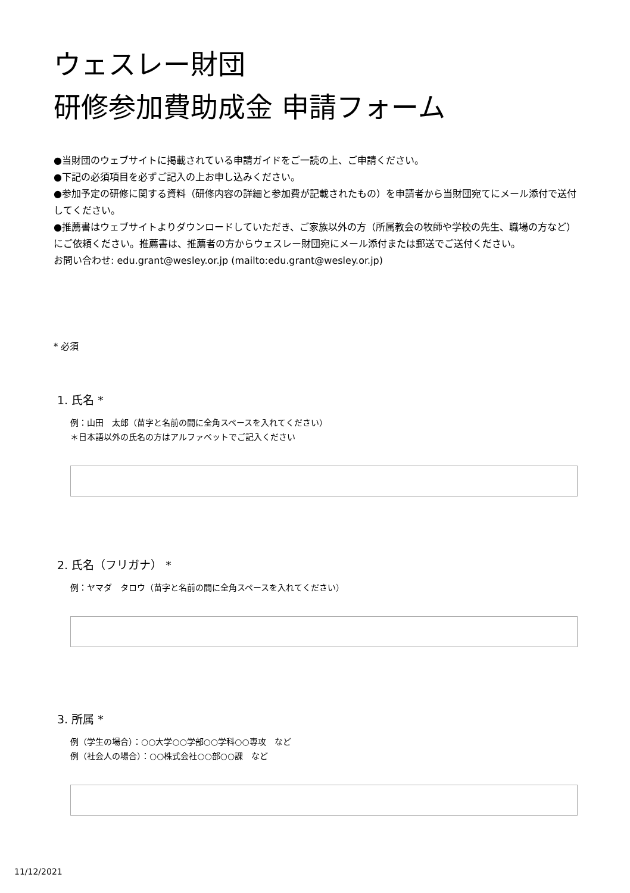ウェスレー財団
研修参加費助成金 申請フォーム
●当財団のウェブサイトに掲載されている申請ガイドをご一読の上、ご申請ください。
●下記の必須項目を必ずご記入の上お申し込みください。
●参加予定の研修に関する資料（研修内容の詳細と参加費が記載されたもの）を申請者から当財団宛てにメール添付で送付してください。
●推薦書はウェブサイトよりダウンロードしていただき、ご家族以外の方（所属教会の牧師や学校の先生、職場の方など）にご依頼ください。推薦書は、推薦者の方からウェスレー財団宛にメール添付または郵送でご送付ください。
お問い合わせ: edu.grant@wesley.or.jp (mailto:edu.grant@wesley.or.jp)
* 必須
1. 氏名 *
例：山田　太郎（苗字と名前の間に全角スペースを入れてください）
＊日本語以外の氏名の方はアルファベットでご記入ください
2. 氏名（フリガナ） *
例：ヤマダ　タロウ（苗字と名前の間に全角スペースを入れてください）
3. 所属 *
例（学生の場合）：○○大学○○学部○○学科○○専攻　など
例（社会人の場合）：○○株式会社○○部○○課　など
11/12/2021